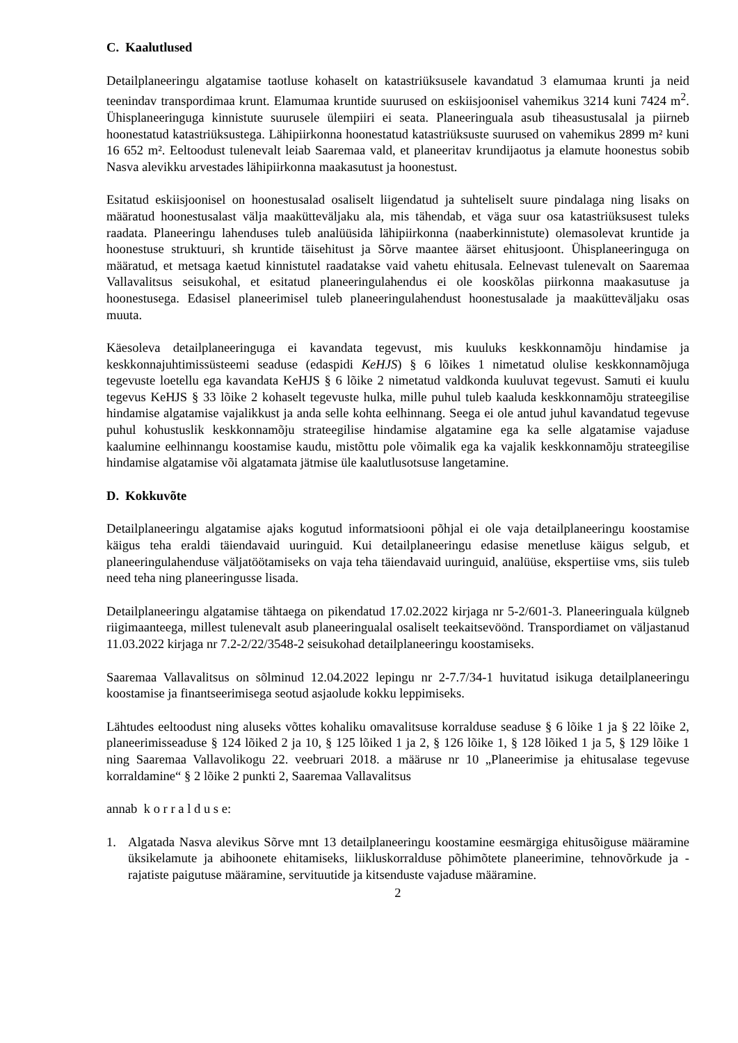C. Kaalutlused
Detailplaneeringu algatamise taotluse kohaselt on katastriüksusele kavandatud 3 elamumaa krunti ja neid teenindav transpordimaa krunt. Elamumaa kruntide suurused on eskiisjoonisel vahemikus 3214 kuni 7424 m<sup>2</sup>. Ühisplaneeringuga kinnistute suurusele ülempiiri ei seata. Planeeringuala asub tiheasustusalal ja piirneb hoonestatud katastriüksustega. Lähipiirkonna hoonestatud katastriüksuste suurused on vahemikus 2899 m² kuni 16 652 m². Eeltoodust tulenevalt leiab Saaremaa vald, et planeeritav krundijaotus ja elamute hoonestus sobib Nasva alevikku arvestades lähipiirkonna maakasutust ja hoonestust.
Esitatud eskiisjoonisel on hoonestusalad osaliselt liigendatud ja suhteliselt suure pindalaga ning lisaks on määratud hoonestusalast välja maaküttevälj­aku ala, mis tähendab, et väga suur osa katastriüksusest tuleks raadata. Planeeringu lahenduses tuleb analüüsida lähipiirkonna (naaberkinnistute) olemasolevat kruntide ja hoonestuse struktuuri, sh kruntide täisehitust ja Sõrve maantee äärset ehitusjoont. Ühisplaneeringuga on määratud, et metsaga kaetud kinnistutel raadatakse vaid vahetu ehitusala. Eelnevast tulenevalt on Saaremaa Vallavalitsus seisukohal, et esitatud planeeringulahendus ei ole kooskõlas piirkonna maakasutuse ja hoonestusega. Edasisel planeerimisel tuleb planeeringulahendust hoonestusalade ja maaküttevälj­aku osas muuta.
Käesoleva detailplaneeringuga ei kavandata tegevust, mis kuuluks keskkonnamõju hindamise ja keskkonnajuhtimissüsteemi seaduse (edaspidi KeHJS) § 6 lõikes 1 nimetatud olulise keskkonnamõjuga tegevuste loetellu ega kavandata KeHJS § 6 lõike 2 nimetatud valdkonda kuuluvat tegevust. Samuti ei kuulu tegevus KeHJS § 33 lõike 2 kohaselt tegevuste hulka, mille puhul tuleb kaaluda keskkonnamõju strateegilise hindamise algatamise vajalikkust ja anda selle kohta eelhinnang. Seega ei ole antud juhul kavandatud tegevuse puhul kohustuslik keskkonnamõju strateegilise hindamise algatamine ega ka selle algatamise vajaduse kaalumine eelhinnangu koostamise kaudu, mistõttu pole võimalik ega ka vajalik keskkonnamõju strateegilise hindamise algatamise või algatamata jätmise üle kaalutlusotsuse langetamine.
D. Kokkuvõte
Detailplaneeringu algatamise ajaks kogutud informatsiooni põhjal ei ole vaja detailplaneeringu koostamise käigus teha eraldi täiendavaid uuringuid. Kui detailplaneeringu edasise menetluse käigus selgub, et planeeringulahenduse väljatöötamiseks on vaja teha täiendavaid uuringuid, analüüse, ekspertiise vms, siis tuleb need teha ning planeeringusse lisada.
Detailplaneeringu algatamise tähtaega on pikendatud 17.02.2022 kirjaga nr 5-2/601-3. Planeeringuala külgneb riigimaanteega, millest tulenevalt asub planeeringualal osaliselt teekaitsevöönd. Transpordiamet on väljastanud 11.03.2022 kirjaga nr 7.2-2/22/3548-2 seisukohad detailplaneeringu koostamiseks.
Saaremaa Vallavalitsus on sõlminud 12.04.2022 lepingu nr 2-7.7/34-1 huvitatud isikuga detailplaneeringu koostamise ja finantseerimisega seotud asjaolude kokku leppimiseks.
Lähtudes eeltoodust ning aluseks võttes kohaliku omavalitsuse korralduse seaduse § 6 lõike 1 ja § 22 lõike 2, planeerimisseaduse § 124 lõiked 2 ja 10, § 125 lõiked 1 ja 2, § 126 lõike 1, § 128 lõiked 1 ja 5, § 129 lõike 1 ning Saaremaa Vallavolikogu 22. veebruari 2018. a määruse nr 10 „Planeerimise ja ehitusalase tegevuse korraldamine“ § 2 lõike 2 punkti 2, Saaremaa Vallavalitsus
annab k o r r a l d u s e:
1. Algatada Nasva alevikus Sõrve mnt 13 detailplaneeringu koostamine eesmärgiga ehitusõiguse määramine üksikelamute ja abihoonete ehitamiseks, liikluskorralduse põhimõtete planeerimine, tehnovõrkude ja -rajatiste paigutuse määramine, servituutide ja kitsenduste vajaduse määramine.
2